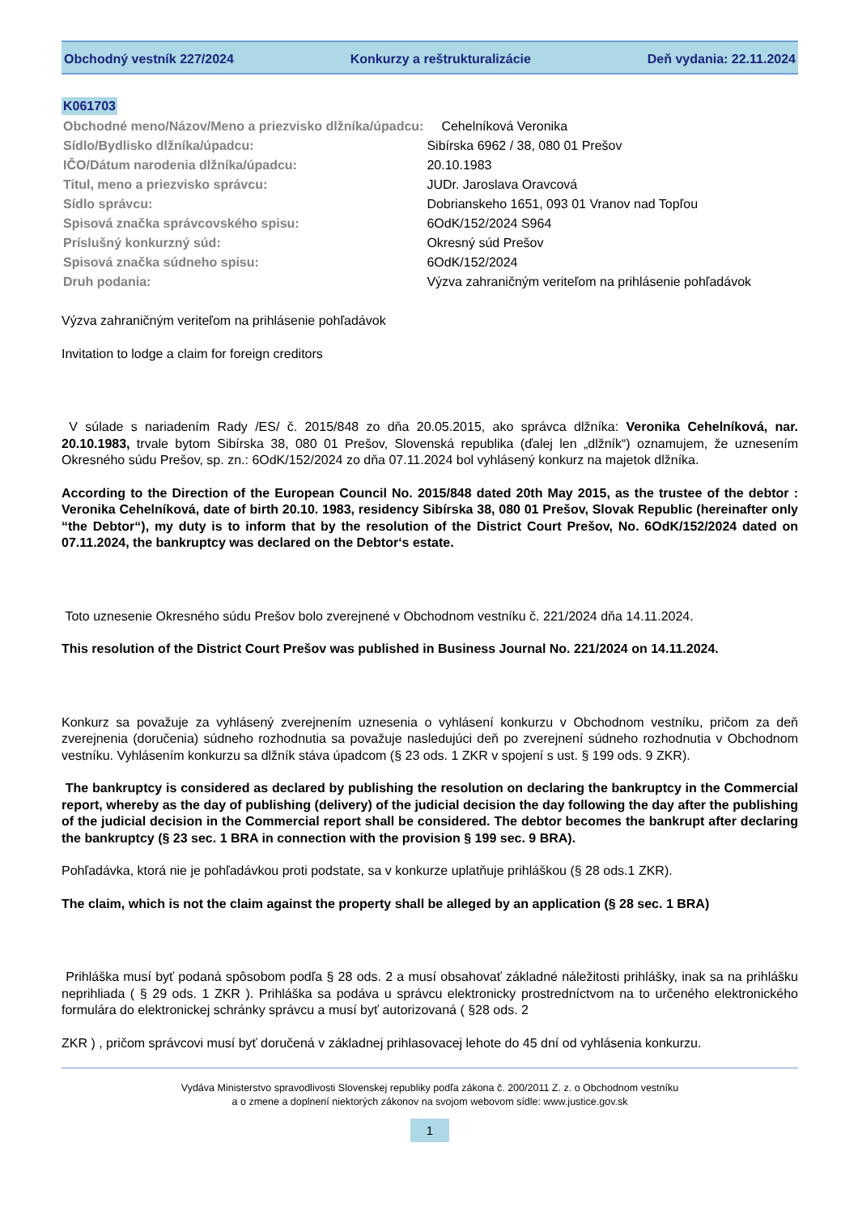Obchodný vestník 227/2024 Konkurzy a reštrukturalizácie Deň vydania: 22.11.2024
K061703
| Obchodné meno/Názov/Meno a priezvisko dlžníka/úpadcu: | Cehelníková Veronika |
| Sídlo/Bydlisko dlžníka/úpadcu: | Sibírska 6962 / 38, 080 01 Prešov |
| IČO/Dátum narodenia dlžníka/úpadcu: | 20.10.1983 |
| Titul, meno a priezvisko správcu: | JUDr. Jaroslava Oravcová |
| Sídlo správcu: | Dobrianskeho 1651, 093 01 Vranov nad Topľou |
| Spisová značka správcovského spisu: | 6OdK/152/2024 S964 |
| Príslušný konkurzný súd: | Okresný súd Prešov |
| Spisová značka súdneho spisu: | 6OdK/152/2024 |
| Druh podania: | Výzva zahraničným veriteľom na prihlásenie pohľadávok |
Výzva zahraničným veriteľom na prihlásenie pohľadávok
Invitation to lodge a claim for foreign creditors
V súlade s nariadením Rady /ES/ č. 2015/848 zo dňa 20.05.2015, ako správca dlžníka: Veronika Cehelníková, nar. 20.10.1983, trvale bytom Sibírska 38, 080 01 Prešov, Slovenská republika (ďalej len „dlžník“) oznamujem, že uznesením Okresného súdu Prešov, sp. zn.: 6OdK/152/2024 zo dňa 07.11.2024 bol vyhlásený konkurz na majetok dlžníka.
According to the Direction of the European Council No. 2015/848 dated 20th May 2015, as the trustee of the debtor : Veronika Cehelníková, date of birth 20.10. 1983, residency Sibírska 38, 080 01 Prešov, Slovak Republic (hereinafter only “the Debtor“), my duty is to inform that by the resolution of the District Court Prešov, No. 6OdK/152/2024 dated on 07.11.2024, the bankruptcy was declared on the Debtor‘s estate.
Toto uznesenie Okresného súdu Prešov bolo zverejnené v Obchodnom vestníku č. 221/2024 dňa 14.11.2024.
This resolution of the District Court Prešov was published in Business Journal No. 221/2024 on 14.11.2024.
Konkurz sa považuje za vyhlásený zverejnením uznesenia o vyhlásení konkurzu v Obchodnom vestníku, pričom za deň zverejnenia (doručenia) súdneho rozhodnutia sa považuje nasledujúci deň po zverejnení súdneho rozhodnutia v Obchodnom vestníku. Vyhlásením konkurzu sa dlžník stáva úpadcom (§ 23 ods. 1 ZKR v spojení s ust. § 199 ods. 9 ZKR).
The bankruptcy is considered as declared by publishing the resolution on declaring the bankruptcy in the Commercial report, whereby as the day of publishing (delivery) of the judicial decision the day following the day after the publishing of the judicial decision in the Commercial report shall be considered. The debtor becomes the bankrupt after declaring the bankruptcy (§ 23 sec. 1 BRA in connection with the provision § 199 sec. 9 BRA).
Pohľadávka, ktorá nie je pohľadávkou proti podstate, sa v konkurze uplatňuje prihláškou (§ 28 ods.1 ZKR).
The claim, which is not the claim against the property shall be alleged by an application (§ 28 sec. 1 BRA)
Prihláška musí byť podaná spôsobom podľa § 28 ods. 2 a musí obsahovať základné náležitosti prihlášky, inak sa na prihlášku neprihliada ( § 29 ods. 1 ZKR ). Prihláška sa podáva u správcu elektronicky prostredníctvom na to určeného elektronického formulára do elektronickej schránky správcu a musí byť autorizovaná ( §28 ods. 2
ZKR ) , pričom správcovi musí byť doručená v základnej prihlasovacej lehote do 45 dní od vyhlásenia konkurzu.
Vydáva Ministerstvo spravodlivosti Slovenskej republiky podľa zákona č. 200/2011 Z. z. o Obchodnom vestníku
a o zmene a doplnení niektorých zákonov na svojom webovom sídle: www.justice.gov.sk
1